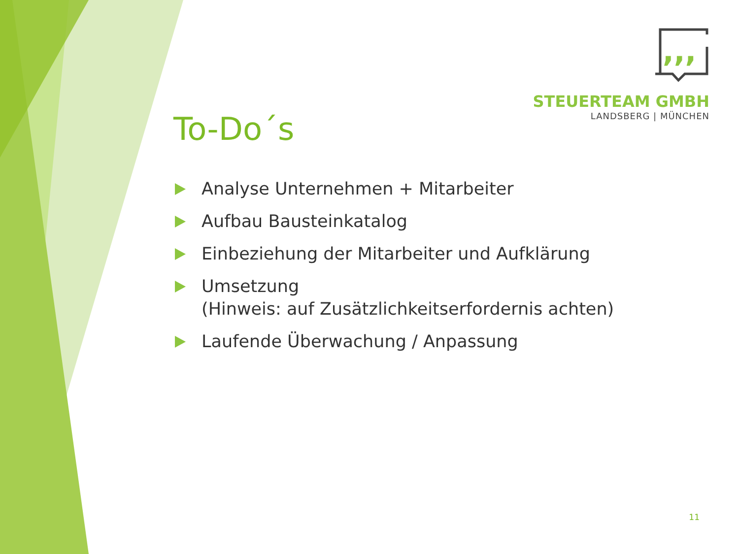,,,
STEUERTEAM GMBH
LANDSBERG | MÜNCHEN
To-Do´s
Analyse Unternehmen + Mitarbeiter
Aufbau Bausteinkatalog
Einbeziehung der Mitarbeiter und Aufklärung
Umsetzung
(Hinweis: auf Zusätzlichkeitserfordernis achten)
Laufende Überwachung / Anpassung
11